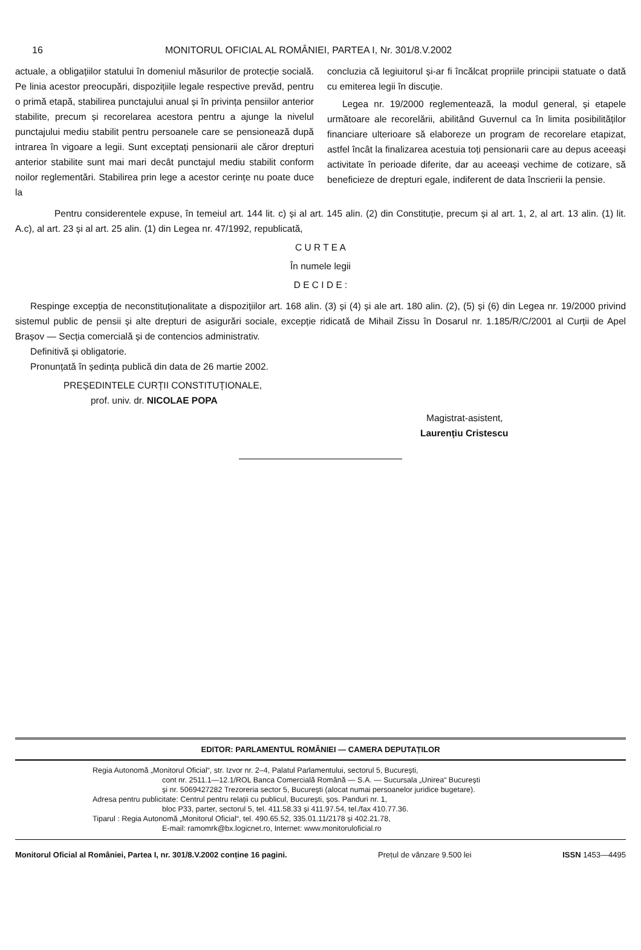16 MONITORUL OFICIAL AL ROMÂNIEI, PARTEA I, Nr. 301/8.V.2002
actuale, a obligațiilor statului în domeniul măsurilor de protecție socială. Pe linia acestor preocupări, dispozițiile legale respective prevăd, pentru o primă etapă, stabilirea punctajului anual și în privința pensiilor anterior stabilite, precum și recorelarea acestora pentru a ajunge la nivelul punctajului mediu stabilit pentru persoanele care se pensionează după intrarea în vigoare a legii. Sunt exceptați pensionarii ale căror drepturi anterior stabilite sunt mai mari decât punctajul mediu stabilit conform noilor reglementări. Stabilirea prin lege a acestor cerințe nu poate duce la
concluzia că legiuitorul și-ar fi încălcat propriile principii statuate o dată cu emiterea legii în discuție.
Legea nr. 19/2000 reglementează, la modul general, și etapele următoare ale recorelării, abilitând Guvernul ca în limita posibilităților financiare ulterioare să elaboreze un program de recorelare etapizat, astfel încât la finalizarea acestuia toți pensionarii care au depus aceeași activitate în perioade diferite, dar au aceeași vechime de cotizare, să beneficieze de drepturi egale, indiferent de data înscrierii la pensie.
Pentru considerentele expuse, în temeiul art. 144 lit. c) și al art. 145 alin. (2) din Constituție, precum și al art. 1, 2, al art. 13 alin. (1) lit. A.c), al art. 23 și al art. 25 alin. (1) din Legea nr. 47/1992, republicată,
C U R T E A
În numele legii
D E C I D E :
Respinge excepția de neconstituționalitate a dispozițiilor art. 168 alin. (3) și (4) și ale art. 180 alin. (2), (5) și (6) din Legea nr. 19/2000 privind sistemul public de pensii și alte drepturi de asigurări sociale, excepție ridicată de Mihail Zissu în Dosarul nr. 1.185/R/C/2001 al Curții de Apel Brașov — Secția comercială și de contencios administrativ.
Definitivă și obligatorie.
Pronunțată în ședința publică din data de 26 martie 2002.
PREȘEDINTELE CURȚII CONSTITUȚIONALE,
prof. univ. dr. NICOLAE POPA
Magistrat-asistent,
Laurențiu Cristescu
EDITOR: PARLAMENTUL ROMÂNIEI — CAMERA DEPUTAȚILOR
Regia Autonomă „Monitorul Oficial“, str. Izvor nr. 2–4, Palatul Parlamentului, sectorul 5, București,
cont nr. 2511.1—12.1/ROL Banca Comercială Română — S.A. — Sucursala „Unirea“ București
și nr. 5069427282 Trezoreria sector 5, București (alocat numai persoanelor juridice bugetare).
Adresa pentru publicitate: Centrul pentru relații cu publicul, București, șos. Panduri nr. 1,
bloc P33, parter, sectorul 5, tel. 411.58.33 și 411.97.54, tel./fax 410.77.36.
Tiparul : Regia Autonomă „Monitorul Oficial“, tel. 490.65.52, 335.01.11/2178 și 402.21.78,
E-mail: ramomrk@bx.logicnet.ro, Internet: www.monitoruloficial.ro
Monitorul Oficial al României, Partea I, nr. 301/8.V.2002 conține 16 pagini. Prețul de vânzare 9.500 lei ISSN 1453—4495